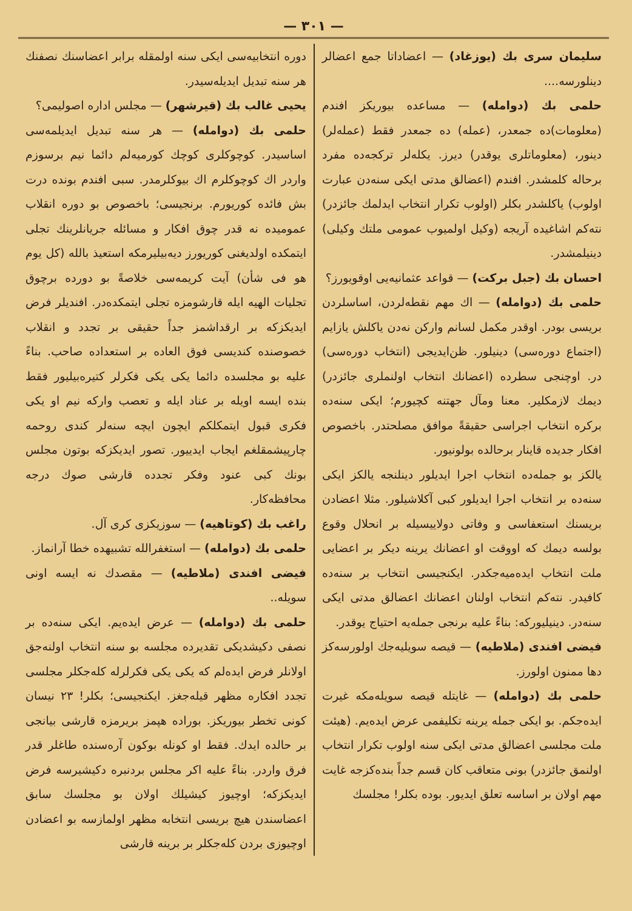— ۳۰۱ —
سلیمان سری بك (یوزغاد) — اعضاداتا جمع اعضالر دینلورسه....
حلمی بك (دوامله) — مساعده بیوریکز افندم (معلومات)ده جمعدر، (عمله) ده جمعدر فقط (عمله‌لر) دینور، (معلوماتلری یوقدر) دیرز. یکله‌لر ترکجه‌ده مفرد برحاله کلمشدر. افندم (اعضالق مدتی ایکی سنه‌دن عبارت اولوب) یاکلشدر بکلر (اولوب تکرار انتخاب ایدلمك جائزدر) نته‌کم اشاغیده آریجه (وکیل اولمیوب عمومی ملتك وکیلی) دینیلمشدر.
احسان بك (جبل برکت) — قواعد عثمانیه‌یی اوقویورز؟
حلمی بك (دوامله) — اك مهم نقطه‌لردن، اساسلردن بریسی بودر. اوقدر مکمل لسانم وارکن نه‌دن یاکلش یازایم (اجتماع دوره‌سی) دینیلور. ظن‌ایدیجی (انتخاب دوره‌سی) در. اوچنجی سطرده (اعضانك انتخاب اولنملری جائزدر) دیمك لازمکلیر. معنا ومآل جهتنه کچیورم؛ ایکی سنه‌ده برکره انتخاب اجراسی حقیقةً موافق مصلحتدر. باخصوص افکار جدیده قاینار برحالده بولونیور.
یالکز بو جمله‌ده انتخاب اجرا ایدیلور دینلنجه یالکز ایکی سنه‌ده بر انتخاب اجرا ایدیلور کبی آکلاشیلور. مثلا اعضادن بریسنك استعفاسی و وفاتی دولاییسیله بر انحلال وقوع بولسه دیمك که اووقت او اعضانك یرینه دیکر بر اعضایی ملت انتخاب ایده‌میه‌جکدر. ایکنجیسی انتخاب بر سنه‌ده کافیدر. نته‌کم انتخاب اولنان اعضانك اعضالق مدتی ایکی سنه‌در. دینیلیورکه: بناءً علیه برنجی جمله‌یه احتیاج یوقدر.
فیضی افندی (ملاطیه) — قیصه سویلیه‌جك اولورسه‌کز دها ممنون اولورز.
حلمی بك (دوامله) — غایتله قیصه سویله‌مکه غیرت ایده‌جکم. بو ایکی جمله یرینه تکلیفمی عرض ایده‌یم. (هیئت ملت مجلسی اعضالق مدتی ایکی سنه اولوب تکرار انتخاب اولنمق جائزدر) بونی متعاقب کان قسم جداً بنده‌کزجه غایت مهم اولان بر اساسه تعلق ایدیور. بوده بکلر! مجلسك
دوره انتخابیه‌سی ایکی سنه اولمقله برابر اعضاسنك نصفنك هر سنه تبدیل ایدیله‌سیدر.
یحیی غالب بك (قیرشهر) — مجلس اداره اصولیمی؟
حلمی بك (دوامله) — هر سنه تبدیل ایدیلمه‌سی اساسیدر. کوچوکلری کوچك کورمیه‌لم دائما نیم برسوزم واردر اك کوچوکلرم اك بیوکلرمدر. سبی افندم بونده درت بش فائده کوریورم. برنجیسی؛ باخصوص بو دوره انقلاب عمومیده نه قدر چوق افکار و مسائله جریانلرینك تجلی ایتمکده اولدیغنی کوریورز دیه‌بیلیرمکه استعیذ بالله (کل یوم هو فی شأن) آیت کریمه‌سی خلاصةً بو دورده برچوق تجلیات الهیه ایله قارشومزه تجلی ایتمکده‌در. افندیلر فرض ایدیکزکه بر ارقداشمز جداً حقیقی بر تجدد و انقلاب خصوصنده کندیسی فوق العاده بر استعداده صاحب. بناءً علیه بو مجلسده دائما یکی یکی فکرلر کتیره‌بیلیور فقط بنده ایسه اویله بر عناد ایله و تعصب وارکه نیم او یکی فکری قبول ایتمکلکم ایچون ایچه سنه‌لر کندی روحمه چارپیشمقلغم ایجاب ایدییور. تصور ایدیکزکه بوتون مجلس بونك کبی عنود وفکر تجدده قارشی صوك درجه محافظه‌کار.
راغب بك (کوتاهیه) — سوزیکزی کری آل.
حلمی بك (دوامله) — استغفرالله تشبیهده خطا آرانماز.
فیضی افندی (ملاطیه) — مقصدك نه ایسه اونی سویله..
حلمی بك (دوامله) — عرض ایده‌یم. ایکی سنه‌ده بر نصفی دکیشدیکی تقدیرده مجلسه بو سنه انتخاب اولنه‌جق اولانلر فرض ایده‌لم که یکی یکی فکرلرله کله‌جکلر مجلسی تجدد افکاره مظهر قیله‌جغز. ایکنجیسی؛ بکلر! ۲۳ نیسان کونی تخطر بیوریکز. بوراده هپمز بریرمزه قارشی بیانجی بر حالده ایدك. فقط او کونله بوکون آره‌سنده طاغلر قدر فرق واردر. بناءً علیه اکر مجلس بردنبره دکیشیرسه فرض ایدیکزکه؛ اوچیوز کیشیلك اولان بو مجلسك سابق اعضاسندن هیچ بریسی انتخابه مظهر اولمازسه بو اعضادن اوچیوزی بردن کله‌جکلر بر برینه قارشی